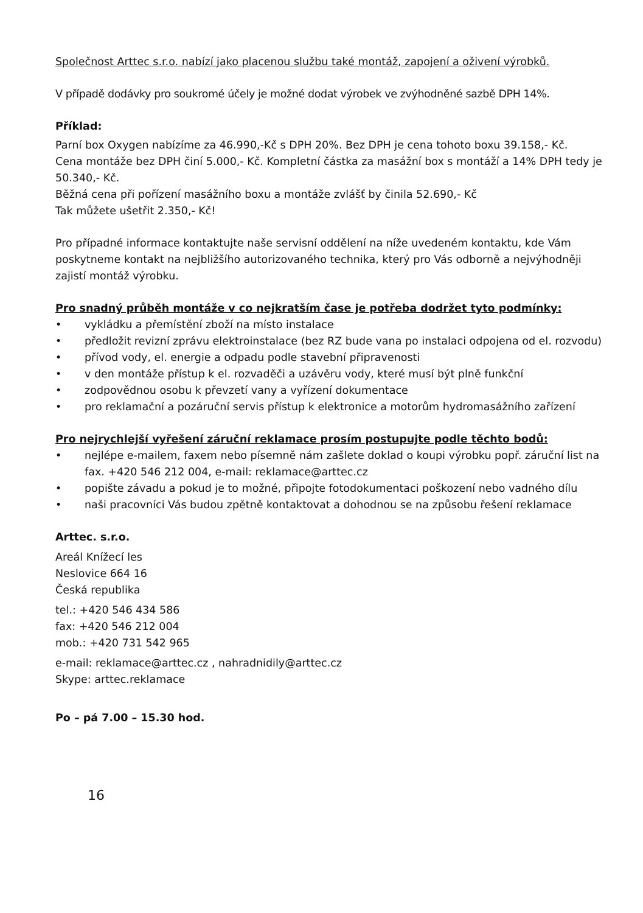Společnost Arttec s.r.o. nabízí jako placenou službu také montáž, zapojení a oživení výrobků.
V případě dodávky pro soukromé účely je možné dodat výrobek ve zvýhodněné sazbě DPH 14%.
Příklad:
Parní box Oxygen nabízíme za 46.990,-Kč s DPH 20%. Bez DPH je cena tohoto boxu 39.158,- Kč.
Cena montáže bez DPH činí 5.000,- Kč. Kompletní částka za masážní box s montáží a 14% DPH tedy je 50.340,- Kč.
Běžná cena při pořízení masážního boxu a montáže zvlášť by činila 52.690,- Kč
Tak můžete ušetřit 2.350,- Kč!
Pro případné informace kontaktujte naše servisní oddělení na níže uvedeném kontaktu, kde Vám poskytneme kontakt na nejbližšího autorizovaného technika, který pro Vás odborně a nejvýhodněji zajistí montáž výrobku.
Pro snadný průběh montáže v co nejkratším čase je potřeba dodržet tyto podmínky:
• vykládku a přemístění zboží na místo instalace
• předložit revizní zprávu elektroinstalace (bez RZ bude vana po instalaci odpojena od el. rozvodu)
• přívod vody, el. energie a odpadu podle stavební připravenosti
• v den montáže přístup k el. rozvaděči a uzávěru vody, které musí být plně funkční
• zodpovědnou osobu k převzetí vany a vyřízení dokumentace
• pro reklamační a pozáruční servis přístup k elektronice a motorům hydromasážního zařízení
Pro nejrychlejší vyřešení záruční reklamace prosím postupujte podle těchto bodů:
• nejlépe e-mailem, faxem nebo písemně nám zašlete doklad o koupi výrobku popř. záruční list na fax. +420 546 212 004, e-mail: reklamace@arttec.cz
• popište závadu a pokud je to možné, připojte fotodokumentaci poškození nebo vadného dílu
• naši pracovníci Vás budou zpětně kontaktovat a dohodnou se na způsobu řešení reklamace
Arttec. s.r.o.
Areál Knížecí les
Neslovice 664 16
Česká republika
tel.: +420 546 434 586
fax: +420 546 212 004
mob.: +420 731 542 965
e-mail: reklamace@arttec.cz , nahradnidily@arttec.cz
Skype: arttec.reklamace
Po – pá 7.00 – 15.30 hod.
16